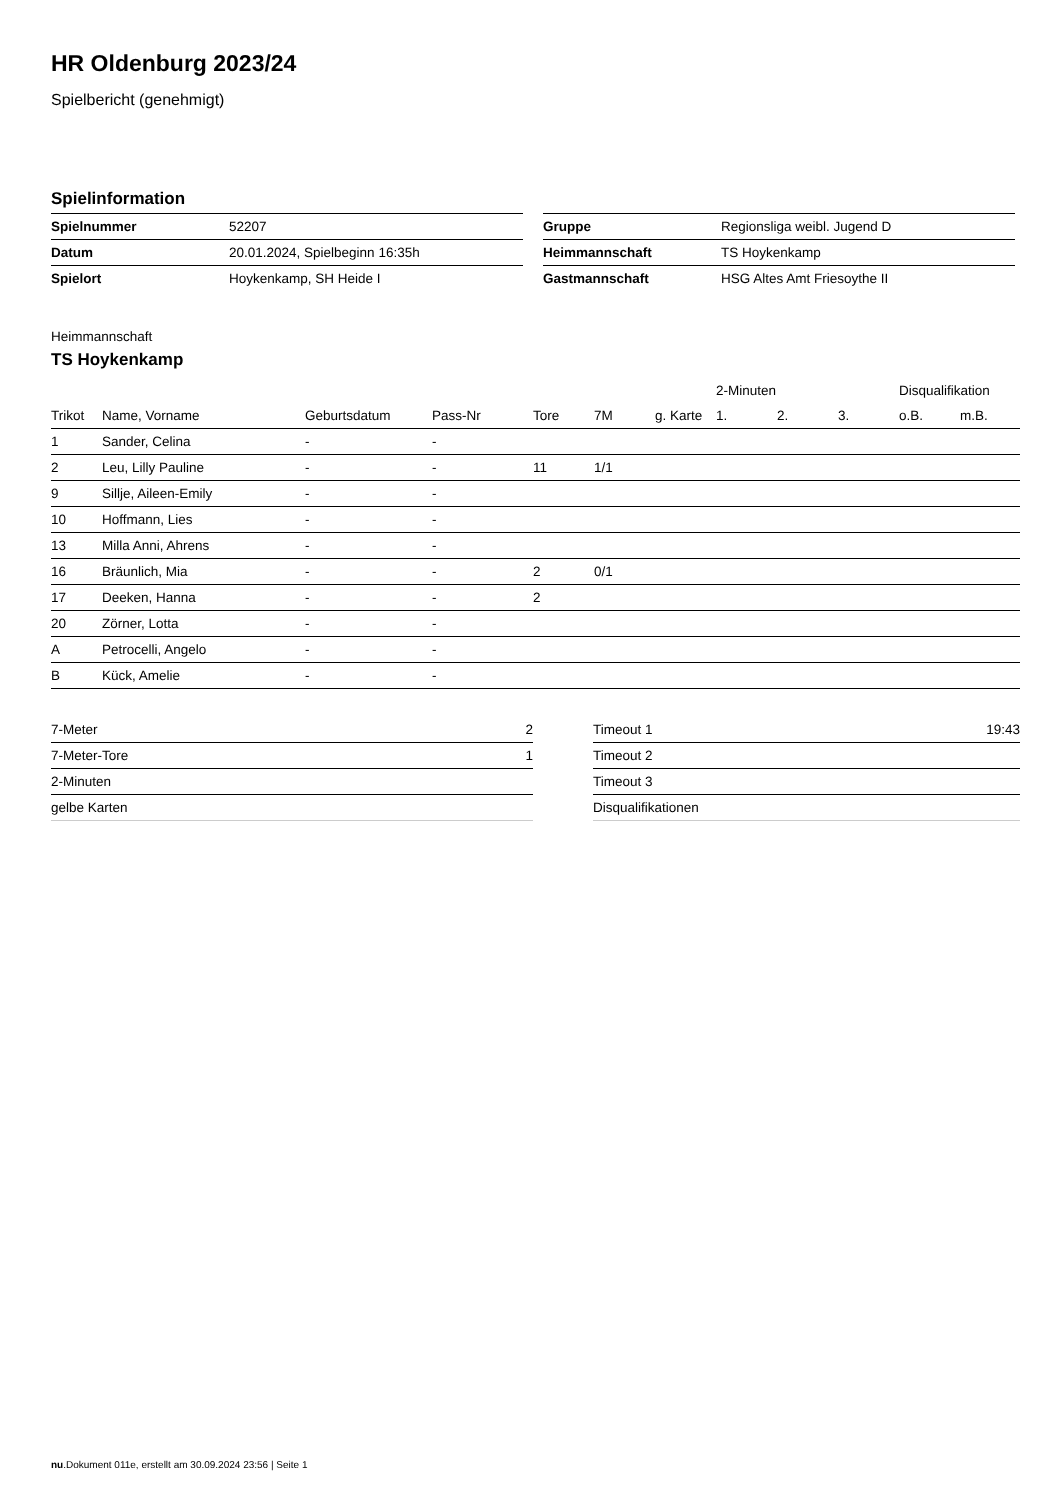HR Oldenburg 2023/24
Spielbericht (genehmigt)
Spielinformation
| Spielnummer | 52207 |
| Datum | 20.01.2024, Spielbeginn 16:35h |
| Spielort | Hoykenkamp, SH Heide I |
| Gruppe | Regionsliga weibl. Jugend D |
| Heimmannschaft | TS Hoykenkamp |
| Gastmannschaft | HSG Altes Amt Friesoythe II |
Heimmannschaft
TS Hoykenkamp
| | | | | | | | 2-Minuten | | | Disqualifikation | |
| --- | --- | --- | --- | --- | --- | --- | --- | --- | --- | --- | --- |
| Trikot | Name, Vorname | Geburtsdatum | Pass-Nr | Tore | 7M | g. Karte | 1. | 2. | 3. | o.B. | m.B. |
| 1 | Sander, Celina | - | - | | | | | | | | |
| 2 | Leu, Lilly Pauline | - | - | 11 | 1/1 | | | | | | |
| 9 | Sillje, Aileen-Emily | - | - | | | | | | | | |
| 10 | Hoffmann, Lies | - | - | | | | | | | | |
| 13 | Milla Anni, Ahrens | - | - | | | | | | | | |
| 16 | Bräunlich, Mia | - | - | 2 | 0/1 | | | | | | |
| 17 | Deeken, Hanna | - | - | 2 | | | | | | | |
| 20 | Zörner, Lotta | - | - | | | | | | | | |
| A | Petrocelli, Angelo | - | - | | | | | | | | |
| B | Kück, Amelie | - | - | | | | | | | | |
| 7-Meter | 2 |
| 7-Meter-Tore | 1 |
| 2-Minuten | |
| gelbe Karten | |
| Timeout 1 | 19:43 |
| Timeout 2 | |
| Timeout 3 | |
| Disqualifikationen | |
nu.Dokument 011e, erstellt am 30.09.2024 23:56 | Seite 1